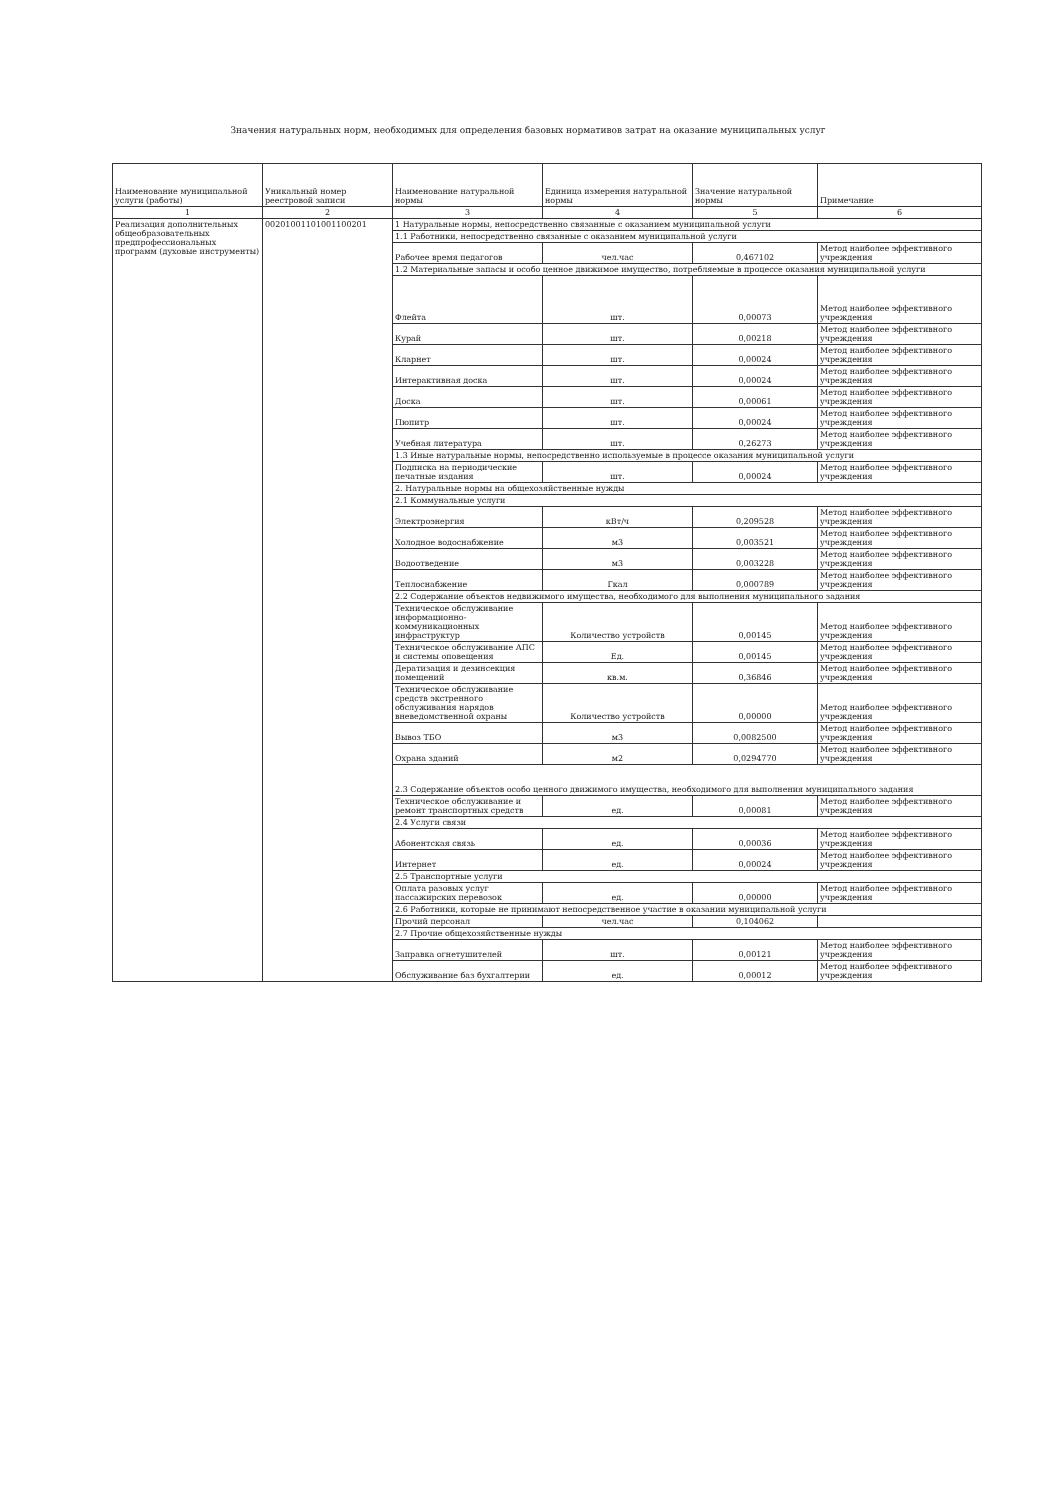Значения натуральных норм, необходимых для определения базовых нормативов затрат на оказание муниципальных услуг
| Наименование муниципальной услуги (работы) | Уникальный номер реестровой записи | Наименование натуральной нормы | Единица измерения натуральной нормы | Значение натуральной нормы | Примечание |
| --- | --- | --- | --- | --- | --- |
| 1 | 2 | 3 | 4 | 5 | 6 |
| Реализация дополнительных общеобразовательных предпрофессиональных программ (духовые инструменты) | 00201001101001100201 | 1 Натуральные нормы, непосредственно связанные с оказанием муниципальной услуги | | | |
| | | 1.1 Работники, непосредственно связанные с оказанием муниципальной услуги | | | |
| | | Рабочее время педагогов | чел.час | 0,467102 | Метод наиболее эффективного учреждения |
| | | 1.2 Материальные запасы и особо ценное движимое имущество, потребляемые в процессе оказания муниципальной услуги | | | |
| | | Флейта | шт. | 0,00073 | Метод наиболее эффективного учреждения |
| | | Курай | шт. | 0,00218 | Метод наиболее эффективного учреждения |
| | | Кларнет | шт. | 0,00024 | Метод наиболее эффективного учреждения |
| | | Интерактивная доска | шт. | 0,00024 | Метод наиболее эффективного учреждения |
| | | Доска | шт. | 0,00061 | Метод наиболее эффективного учреждения |
| | | Пюпитр | шт. | 0,00024 | Метод наиболее эффективного учреждения |
| | | Учебная литература | шт. | 0,26273 | Метод наиболее эффективного учреждения |
| | | 1.3 Иные натуральные нормы, непосредственно используемые в процессе оказания муниципальной услуги | | | |
| | | Подписка на периодические печатные издания | шт. | 0,00024 | Метод наиболее эффективного учреждения |
| | | 2. Натуральные нормы на общехозяйственные нужды | | | |
| | | 2.1 Коммунальные услуги | | | |
| | | Электроэнергия | кВт/ч | 0,209528 | Метод наиболее эффективного учреждения |
| | | Холодное водоснабжение | м3 | 0,003521 | Метод наиболее эффективного учреждения |
| | | Водоотведение | м3 | 0,003228 | Метод наиболее эффективного учреждения |
| | | Теплоснабжение | Гкал | 0,000789 | Метод наиболее эффективного учреждения |
| | | 2.2 Содержание объектов недвижимого имущества, необходимого для выполнения муниципального задания | | | |
| | | Техническое обслуживание информационно-коммуникационных инфраструктур | Количество устройств | 0,00145 | Метод наиболее эффективного учреждения |
| | | Техническое обслуживание АПС и системы оповещения | Ед. | 0,00145 | Метод наиболее эффективного учреждения |
| | | Дератизация и дезинсекция помещений | кв.м. | 0,36846 | Метод наиболее эффективного учреждения |
| | | Техническое обслуживание средств экстренного обслуживания нарядов вневедомственной охраны | Количество устройств | 0,00000 | Метод наиболее эффективного учреждения |
| | | Вывоз ТБО | м3 | 0,0082500 | Метод наиболее эффективного учреждения |
| | | Охрана зданий | м2 | 0,0294770 | Метод наиболее эффективного учреждения |
| | | 2.3 Содержание объектов особо ценного движимого имущества, необходимого для выполнения муниципального задания | | | |
| | | Техническое обслуживание и ремонт транспортных средств | ед. | 0,00081 | Метод наиболее эффективного учреждения |
| | | 2.4 Услуги связи | | | |
| | | Абонентская связь | ед. | 0,00036 | Метод наиболее эффективного учреждения |
| | | Интернет | ед. | 0,00024 | Метод наиболее эффективного учреждения |
| | | 2.5 Транспортные услуги | | | |
| | | Оплата разовых услуг пассажирских перевозок | ед. | 0,00000 | Метод наиболее эффективного учреждения |
| | | 2.6 Работники, которые не принимают непосредственное участие в оказании муниципальной услуги | | | |
| | | Прочий персонал | чел.час | 0,104062 | |
| | | 2.7 Прочие общехозяйственные нужды | | | |
| | | Заправка огнетушителей | шт. | 0,00121 | Метод наиболее эффективного учреждения |
| | | Обслуживание баз бухгалтерии | ед. | 0,00012 | Метод наиболее эффективного учреждения |